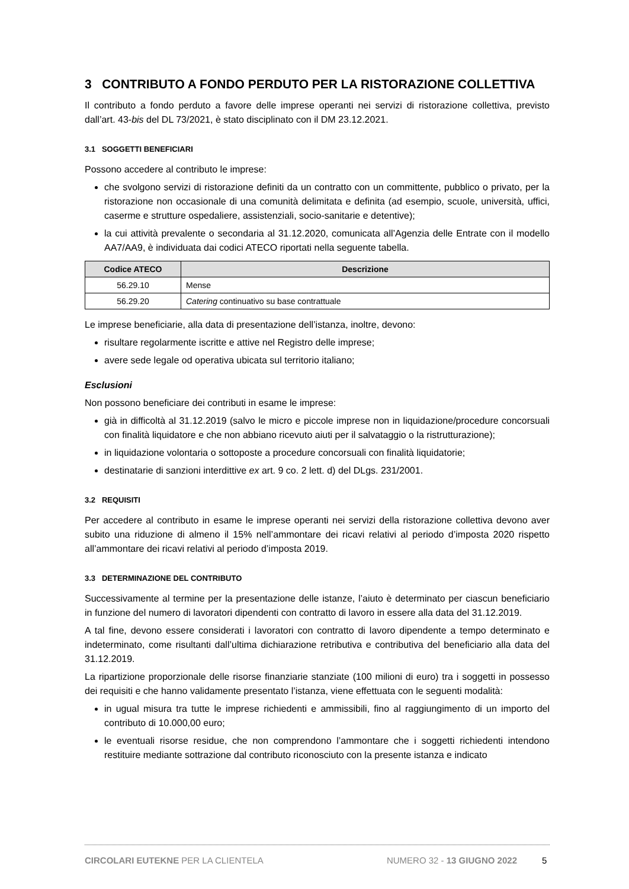3 CONTRIBUTO A FONDO PERDUTO PER LA RISTORAZIONE COLLETTIVA
Il contributo a fondo perduto a favore delle imprese operanti nei servizi di ristorazione collettiva, previsto dall’art. 43-bis del DL 73/2021, è stato disciplinato con il DM 23.12.2021.
3.1 SOGGETTI BENEFICIARI
Possono accedere al contributo le imprese:
che svolgono servizi di ristorazione definiti da un contratto con un committente, pubblico o privato, per la ristorazione non occasionale di una comunità delimitata e definita (ad esempio, scuole, università, uffici, caserme e strutture ospedaliere, assistenziali, socio-sanitarie e detentive);
la cui attività prevalente o secondaria al 31.12.2020, comunicata all’Agenzia delle Entrate con il modello AA7/AA9, è individuata dai codici ATECO riportati nella seguente tabella.
| Codice ATECO | Descrizione |
| --- | --- |
| 56.29.10 | Mense |
| 56.29.20 | Catering continuativo su base contrattuale |
Le imprese beneficiarie, alla data di presentazione dell’istanza, inoltre, devono:
risultare regolarmente iscritte e attive nel Registro delle imprese;
avere sede legale od operativa ubicata sul territorio italiano;
Esclusioni
Non possono beneficiare dei contributi in esame le imprese:
già in difficoltà al 31.12.2019 (salvo le micro e piccole imprese non in liquidazione/procedure concorsuali con finalità liquidatore e che non abbiano ricevuto aiuti per il salvataggio o la ristrutturazione);
in liquidazione volontaria o sottoposte a procedure concorsuali con finalità liquidatorie;
destinatarie di sanzioni interdittive ex art. 9 co. 2 lett. d) del DLgs. 231/2001.
3.2 REQUISITI
Per accedere al contributo in esame le imprese operanti nei servizi della ristorazione collettiva devono aver subito una riduzione di almeno il 15% nell’ammontare dei ricavi relativi al periodo d’imposta 2020 rispetto all’ammontare dei ricavi relativi al periodo d’imposta 2019.
3.3 DETERMINAZIONE DEL CONTRIBUTO
Successivamente al termine per la presentazione delle istanze, l’aiuto è determinato per ciascun beneficiario in funzione del numero di lavoratori dipendenti con contratto di lavoro in essere alla data del 31.12.2019.
A tal fine, devono essere considerati i lavoratori con contratto di lavoro dipendente a tempo determinato e indeterminato, come risultanti dall’ultima dichiarazione retributiva e contributiva del beneficiario alla data del 31.12.2019.
La ripartizione proporzionale delle risorse finanziarie stanziate (100 milioni di euro) tra i soggetti in possesso dei requisiti e che hanno validamente presentato l’istanza, viene effettuata con le seguenti modalità:
in ugual misura tra tutte le imprese richiedenti e ammissibili, fino al raggiungimento di un importo del contributo di 10.000,00 euro;
le eventuali risorse residue, che non comprendono l’ammontare che i soggetti richiedenti intendono restituire mediante sottrazione dal contributo riconosciuto con la presente istanza e indicato
CIRCOLARI EUTEKNE PER LA CLIENTELA NUMERO 32 - 13 GIUGNO 2022 5